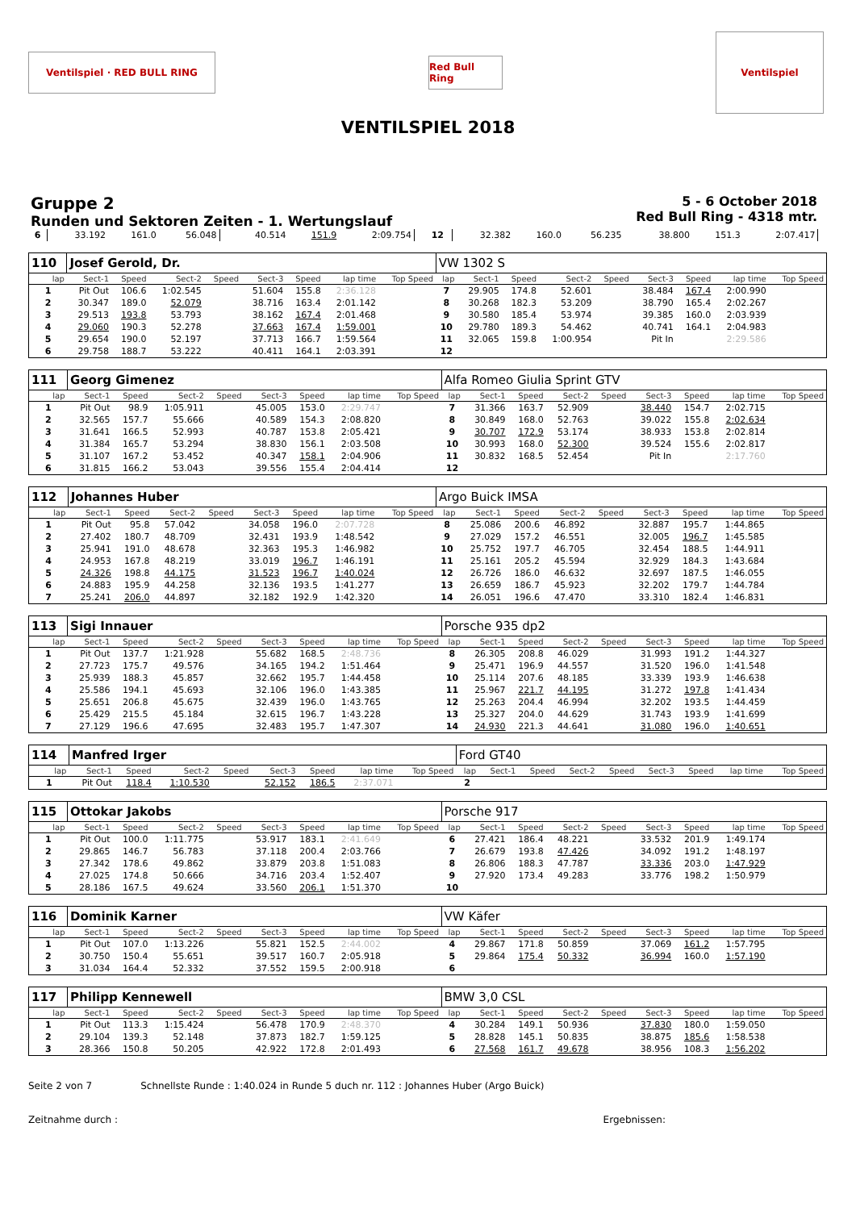Ventilspiel · RED BULL RING
Red Bull Ring
Ventilspiel
VENTILSPIEL 2018
Gruppe 2
Runden und Sektoren Zeiten - 1. Wertungslauf
5 - 6 October 2018
Red Bull Ring - 4318 mtr.
| 6 | 33.192 | 161.0 | 56.048 | | 40.514 | 151.9 | 2:09.754 | | 12 | 32.382 | 160.0 | 56.235 | | 38.800 | 151.3 | 2:07.417 | |
| 110 | Josef Gerold, Dr. | | | | | | | | VW 1302 S | | | | | | | | |
| lap | Sect-1 | Speed | Sect-2 | Speed | Sect-3 | Speed | lap time | Top Speed | lap | Sect-1 | Speed | Sect-2 | Speed | Sect-3 | Speed | lap time | Top Speed |
| 1 | Pit Out | 106.6 | 1:02.545 | | 51.604 | 155.8 | 2:36.128 | | 7 | 29.905 | 174.8 | 52.601 | | 38.484 | 167.4 | 2:00.990 | |
| 2 | 30.347 | 189.0 | 52.079 | | 38.716 | 163.4 | 2:01.142 | | 8 | 30.268 | 182.3 | 53.209 | | 38.790 | 165.4 | 2:02.267 | |
| 3 | 29.513 | 193.8 | 53.793 | | 38.162 | 167.4 | 2:01.468 | | 9 | 30.580 | 185.4 | 53.974 | | 39.385 | 160.0 | 2:03.939 | |
| 4 | 29.060 | 190.3 | 52.278 | | 37.663 | 167.4 | 1:59.001 | | 10 | 29.780 | 189.3 | 54.462 | | 40.741 | 164.1 | 2:04.983 | |
| 5 | 29.654 | 190.0 | 52.197 | | 37.713 | 166.7 | 1:59.564 | | 11 | 32.065 | 159.8 | 1:00.954 | | Pit In | | 2:29.586 | |
| 6 | 29.758 | 188.7 | 53.222 | | 40.411 | 164.1 | 2:03.391 | | 12 | | | | | | | | |
| 111 | Georg Gimenez | | | | | | | | Alfa Romeo Giulia Sprint GTV | | | | | | | | |
| lap | Sect-1 | Speed | Sect-2 | Speed | Sect-3 | Speed | lap time | Top Speed | lap | Sect-1 | Speed | Sect-2 | Speed | Sect-3 | Speed | lap time | Top Speed |
| 1 | Pit Out | 98.9 | 1:05.911 | | 45.005 | 153.0 | 2:29.747 | | 7 | 31.366 | 163.7 | 52.909 | | 38.440 | 154.7 | 2:02.715 | |
| 2 | 32.565 | 157.7 | 55.666 | | 40.589 | 154.3 | 2:08.820 | | 8 | 30.849 | 168.0 | 52.763 | | 39.022 | 155.8 | 2:02.634 | |
| 3 | 31.641 | 166.5 | 52.993 | | 40.787 | 153.8 | 2:05.421 | | 9 | 30.707 | 172.9 | 53.174 | | 38.933 | 153.8 | 2:02.814 | |
| 4 | 31.384 | 165.7 | 53.294 | | 38.830 | 156.1 | 2:03.508 | | 10 | 30.993 | 168.0 | 52.300 | | 39.524 | 155.6 | 2:02.817 | |
| 5 | 31.107 | 167.2 | 53.452 | | 40.347 | 158.1 | 2:04.906 | | 11 | 30.832 | 168.5 | 52.454 | | Pit In | | 2:17.760 | |
| 6 | 31.815 | 166.2 | 53.043 | | 39.556 | 155.4 | 2:04.414 | | 12 | | | | | | | | |
| 112 | Johannes Huber | | | | | | | | Argo Buick IMSA | | | | | | | | |
| lap | Sect-1 | Speed | Sect-2 | Speed | Sect-3 | Speed | lap time | Top Speed | lap | Sect-1 | Speed | Sect-2 | Speed | Sect-3 | Speed | lap time | Top Speed |
| 1 | Pit Out | 95.8 | 57.042 | | 34.058 | 196.0 | 2:07.728 | | 8 | 25.086 | 200.6 | 46.892 | | 32.887 | 195.7 | 1:44.865 | |
| 2 | 27.402 | 180.7 | 48.709 | | 32.431 | 193.9 | 1:48.542 | | 9 | 27.029 | 157.2 | 46.551 | | 32.005 | 196.7 | 1:45.585 | |
| 3 | 25.941 | 191.0 | 48.678 | | 32.363 | 195.3 | 1:46.982 | | 10 | 25.752 | 197.7 | 46.705 | | 32.454 | 188.5 | 1:44.911 | |
| 4 | 24.953 | 167.8 | 48.219 | | 33.019 | 196.7 | 1:46.191 | | 11 | 25.161 | 205.2 | 45.594 | | 32.929 | 184.3 | 1:43.684 | |
| 5 | 24.326 | 198.8 | 44.175 | | 31.523 | 196.7 | 1:40.024 | | 12 | 26.726 | 186.0 | 46.632 | | 32.697 | 187.5 | 1:46.055 | |
| 6 | 24.883 | 195.9 | 44.258 | | 32.136 | 193.5 | 1:41.277 | | 13 | 26.659 | 186.7 | 45.923 | | 32.202 | 179.7 | 1:44.784 | |
| 7 | 25.241 | 206.0 | 44.897 | | 32.182 | 192.9 | 1:42.320 | | 14 | 26.051 | 196.6 | 47.470 | | 33.310 | 182.4 | 1:46.831 | |
| 113 | Sigi Innauer | | | | | | | | Porsche 935 dp2 | | | | | | | | |
| lap | Sect-1 | Speed | Sect-2 | Speed | Sect-3 | Speed | lap time | Top Speed | lap | Sect-1 | Speed | Sect-2 | Speed | Sect-3 | Speed | lap time | Top Speed |
| 1 | Pit Out | 137.7 | 1:21.928 | | 55.682 | 168.5 | 2:48.736 | | 8 | 26.305 | 208.8 | 46.029 | | 31.993 | 191.2 | 1:44.327 | |
| 2 | 27.723 | 175.7 | 49.576 | | 34.165 | 194.2 | 1:51.464 | | 9 | 25.471 | 196.9 | 44.557 | | 31.520 | 196.0 | 1:41.548 | |
| 3 | 25.939 | 188.3 | 45.857 | | 32.662 | 195.7 | 1:44.458 | | 10 | 25.114 | 207.6 | 48.185 | | 33.339 | 193.9 | 1:46.638 | |
| 4 | 25.586 | 194.1 | 45.693 | | 32.106 | 196.0 | 1:43.385 | | 11 | 25.967 | 221.7 | 44.195 | | 31.272 | 197.8 | 1:41.434 | |
| 5 | 25.651 | 206.8 | 45.675 | | 32.439 | 196.0 | 1:43.765 | | 12 | 25.263 | 204.4 | 46.994 | | 32.202 | 193.5 | 1:44.459 | |
| 6 | 25.429 | 215.5 | 45.184 | | 32.615 | 196.7 | 1:43.228 | | 13 | 25.327 | 204.0 | 44.629 | | 31.743 | 193.9 | 1:41.699 | |
| 7 | 27.129 | 196.6 | 47.695 | | 32.483 | 195.7 | 1:47.307 | | 14 | 24.930 | 221.3 | 44.641 | | 31.080 | 196.0 | 1:40.651 | |
| 114 | Manfred Irger | | | | | | | | Ford GT40 | | | | | | | | |
| lap | Sect-1 | Speed | Sect-2 | Speed | Sect-3 | Speed | lap time | Top Speed | lap | Sect-1 | Speed | Sect-2 | Speed | Sect-3 | Speed | lap time | Top Speed |
| 1 | Pit Out | 118.4 | 1:10.530 | | 52.152 | 186.5 | 2:37.071 | | 2 | | | | | | | | |
| 115 | Ottokar Jakobs | | | | | | | | Porsche 917 | | | | | | | | |
| lap | Sect-1 | Speed | Sect-2 | Speed | Sect-3 | Speed | lap time | Top Speed | lap | Sect-1 | Speed | Sect-2 | Speed | Sect-3 | Speed | lap time | Top Speed |
| 1 | Pit Out | 100.0 | 1:11.775 | | 53.917 | 183.1 | 2:41.649 | | 6 | 27.421 | 186.4 | 48.221 | | 33.532 | 201.9 | 1:49.174 | |
| 2 | 29.865 | 146.7 | 56.783 | | 37.118 | 200.4 | 2:03.766 | | 7 | 26.679 | 193.8 | 47.426 | | 34.092 | 191.2 | 1:48.197 | |
| 3 | 27.342 | 178.6 | 49.862 | | 33.879 | 203.8 | 1:51.083 | | 8 | 26.806 | 188.3 | 47.787 | | 33.336 | 203.0 | 1:47.929 | |
| 4 | 27.025 | 174.8 | 50.666 | | 34.716 | 203.4 | 1:52.407 | | 9 | 27.920 | 173.4 | 49.283 | | 33.776 | 198.2 | 1:50.979 | |
| 5 | 28.186 | 167.5 | 49.624 | | 33.560 | 206.1 | 1:51.370 | | 10 | | | | | | | | |
| 116 | Dominik Karner | | | | | | | | VW Käfer | | | | | | | | |
| lap | Sect-1 | Speed | Sect-2 | Speed | Sect-3 | Speed | lap time | Top Speed | lap | Sect-1 | Speed | Sect-2 | Speed | Sect-3 | Speed | lap time | Top Speed |
| 1 | Pit Out | 107.0 | 1:13.226 | | 55.821 | 152.5 | 2:44.002 | | 4 | 29.867 | 171.8 | 50.859 | | 37.069 | 161.2 | 1:57.795 | |
| 2 | 30.750 | 150.4 | 55.651 | | 39.517 | 160.7 | 2:05.918 | | 5 | 29.864 | 175.4 | 50.332 | | 36.994 | 160.0 | 1:57.190 | |
| 3 | 31.034 | 164.4 | 52.332 | | 37.552 | 159.5 | 2:00.918 | | 6 | | | | | | | | |
| 117 | Philipp Kennewell | | | | | | | | BMW 3,0 CSL | | | | | | | | |
| lap | Sect-1 | Speed | Sect-2 | Speed | Sect-3 | Speed | lap time | Top Speed | lap | Sect-1 | Speed | Sect-2 | Speed | Sect-3 | Speed | lap time | Top Speed |
| 1 | Pit Out | 113.3 | 1:15.424 | | 56.478 | 170.9 | 2:48.370 | | 4 | 30.284 | 149.1 | 50.936 | | 37.830 | 180.0 | 1:59.050 | |
| 2 | 29.104 | 139.3 | 52.148 | | 37.873 | 182.7 | 1:59.125 | | 5 | 28.828 | 145.1 | 50.835 | | 38.875 | 185.6 | 1:58.538 | |
| 3 | 28.366 | 150.8 | 50.205 | | 42.922 | 172.8 | 2:01.493 | | 6 | 27.568 | 161.7 | 49.678 | | 38.956 | 108.3 | 1:56.202 | |
Seite 2 von 7 Schnellste Runde : 1:40.024 in Runde 5 duch nr. 112 : Johannes Huber (Argo Buick)
Zeitnahme durch : Ergebnissen: